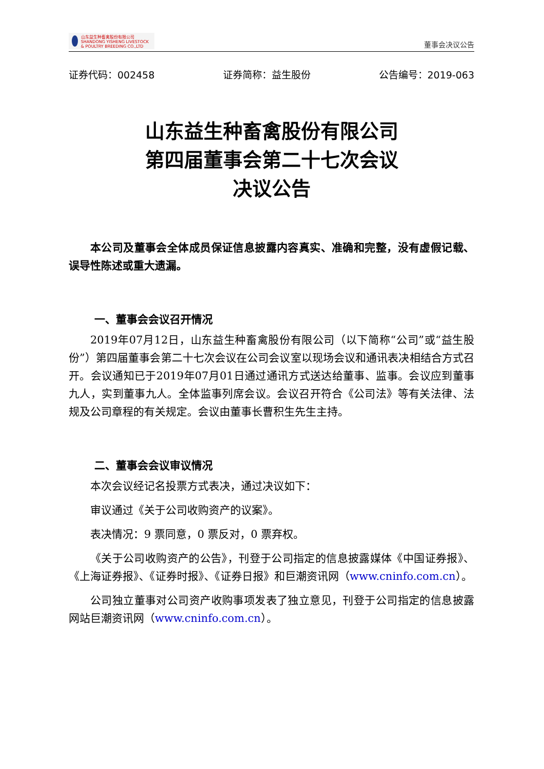山东益生种畜禽股份有限公司
SHANDONG YISHENG LIVESTOCK & POULTRY BREEDING CO.,LTD
董事会决议公告
证券代码：002458 证券简称：益生股份 公告编号：2019-063
山东益生种畜禽股份有限公司
第四届董事会第二十七次会议
决议公告
本公司及董事会全体成员保证信息披露内容真实、准确和完整，没有虚假记载、误导性陈述或重大遗漏。
一、董事会会议召开情况
2019年07月12日，山东益生种畜禽股份有限公司（以下简称“公司”或“益生股份”）第四届董事会第二十七次会议在公司会议室以现场会议和通讯表决相结合方式召开。会议通知已于2019年07月01日通过通讯方式送达给董事、监事。会议应到董事九人，实到董事九人。全体监事列席会议。会议召开符合《公司法》等有关法律、法规及公司章程的有关规定。会议由董事长曹积生先生主持。
二、董事会会议审议情况
本次会议经记名投票方式表决，通过决议如下：
审议通过《关于公司收购资产的议案》。
表决情况：9 票同意，0 票反对，0 票弃权。
《关于公司收购资产的公告》，刊登于公司指定的信息披露媒体《中国证券报》、《上海证券报》、《证券时报》、《证券日报》和巨潮资讯网（www.cninfo.com.cn）。
公司独立董事对公司资产收购事项发表了独立意见，刊登于公司指定的信息披露网站巨潮资讯网（www.cninfo.com.cn）。